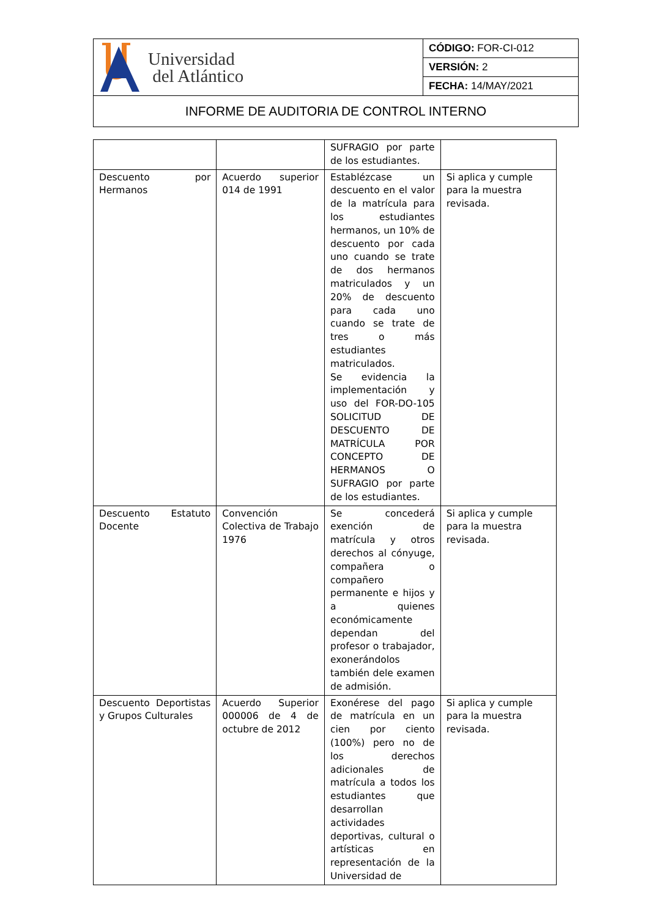| Universidad del Atlántico | CÓDIGO: FOR-CI-012 |
| | VERSIÓN: 2 |
| | FECHA: 14/MAY/2021 |
| INFORME DE AUDITORIA DE CONTROL INTERNO | |
| | | SUFRAGIO por parte de los estudiantes. | |
| Descuento por Hermanos | Acuerdo superior 014 de 1991 | Establézcase un descuento en el valor de la matrícula para los estudiantes hermanos, un 10% de descuento por cada uno cuando se trate de dos hermanos matriculados y un 20% de descuento para cada uno cuando se trate de tres o más estudiantes matriculados. Se evidencia la implementación y uso del FOR-DO-105 SOLICITUD DE DESCUENTO DE MATRÍCULA POR CONCEPTO DE HERMANOS O SUFRAGIO por parte de los estudiantes. | Si aplica y cumple para la muestra revisada. |
| Descuento Estatuto Docente | Convención Colectiva de Trabajo 1976 | Se concederá exención de matrícula y otros derechos al cónyuge, compañera o compañero permanente e hijos y a quienes económicamente dependan del profesor o trabajador, exonerándolos también dele examen de admisión. | Si aplica y cumple para la muestra revisada. |
| Descuento Deportistas y Grupos Culturales | Acuerdo Superior 000006 de 4 de octubre de 2012 | Exonérese del pago de matrícula en un cien por ciento (100%) pero no de los derechos adicionales de matrícula a todos los estudiantes que desarrollan actividades deportivas, cultural o artísticas en representación de la Universidad de | Si aplica y cumple para la muestra revisada. |